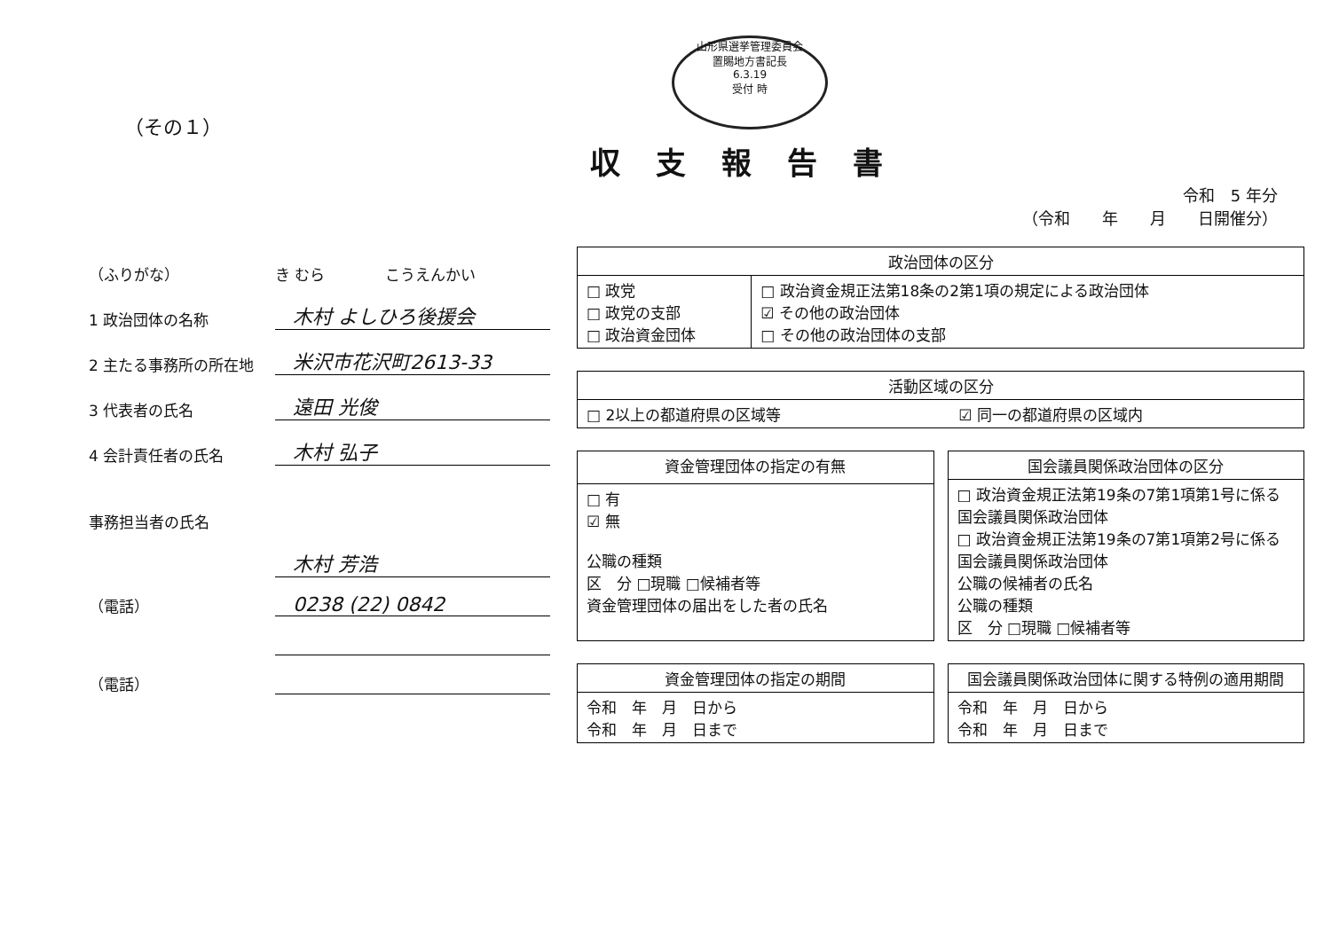（その１）
山形県選挙管理委員会
置賜地方書記長
6.3.19
受付 時
収支報告書
令和　5 年分
（令和　　年　　月　　日開催分）
（ふりがな）
き むら　　　　こうえんかい
1 政治団体の名称
木村 よしひろ後援会
2 主たる事務所の所在地
米沢市花沢町2613-33
3 代表者の氏名
遠田 光俊
4 会計責任者の氏名
木村 弘子
事務担当者の氏名
木村 芳浩
（電話）
0238 (22) 0842
（電話）
| 政治団体の区分 | |
| --- | --- |
| □ 政党 □ 政党の支部 □ 政治資金団体 | □ 政治資金規正法第18条の2第1項の規定による政治団体 ☑ その他の政治団体 □ その他の政治団体の支部 |
| 活動区域の区分 | |
| --- | --- |
| □ 2以上の都道府県の区域等 | ☑ 同一の都道府県の区域内 |
| 資金管理団体の指定の有無 |
| --- |
| □ 有 ☑ 無 公職の種類 区 分 □現職 □候補者等 資金管理団体の届出をした者の氏名 |
| 国会議員関係政治団体の区分 |
| --- |
| □ 政治資金規正法第19条の7第1項第1号に係る国会議員関係政治団体 □ 政治資金規正法第19条の7第1項第2号に係る国会議員関係政治団体 公職の候補者の氏名 公職の種類 区 分 □現職 □候補者等 |
| 資金管理団体の指定の期間 |
| --- |
| 令和 年 月 日から 令和 年 月 日まで |
| 国会議員関係政治団体に関する特例の適用期間 |
| --- |
| 令和 年 月 日から 令和 年 月 日まで |